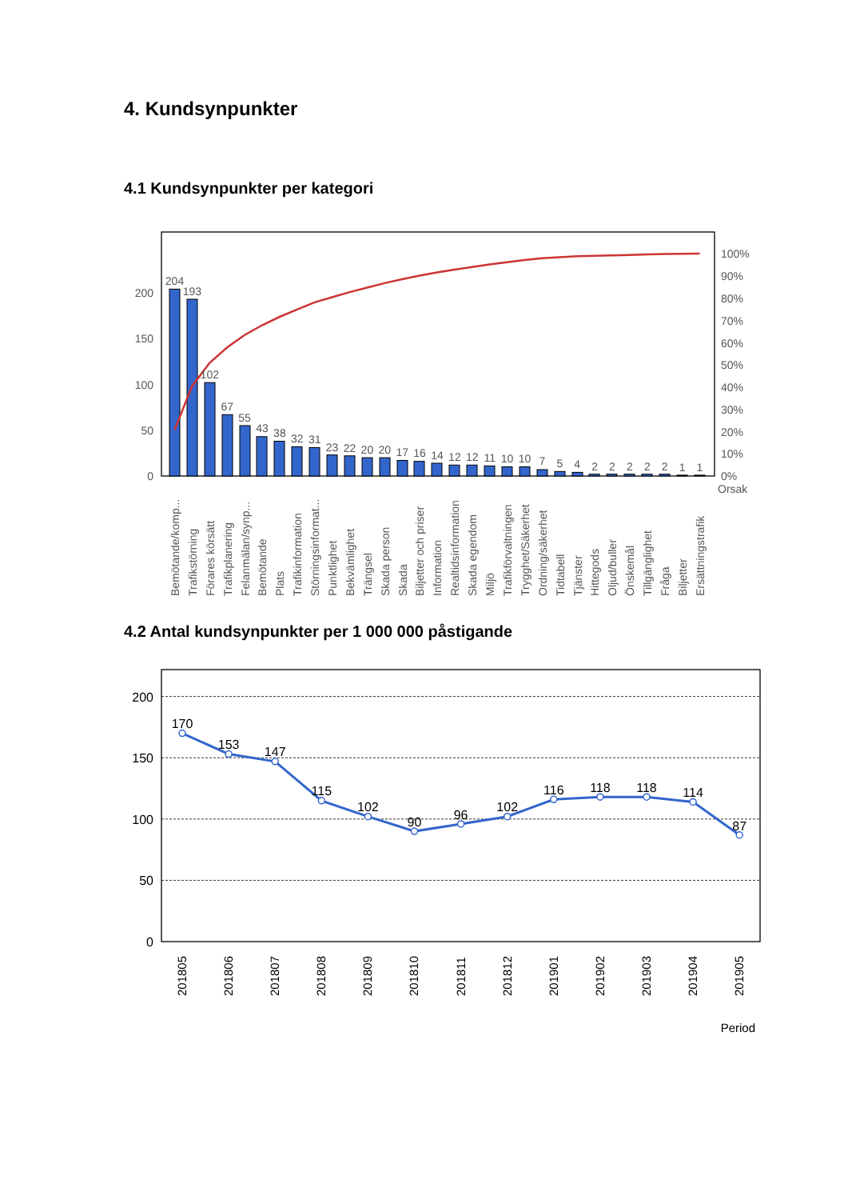4. Kundsynpunkter
4.1 Kundsynpunkter per kategori
0
50
100
150
200
0%
10%
20%
30%
40%
50%
60%
70%
80%
90%
100%
Orsak
204
193
102
67
55
43
38
32
31
23
22
20
20
17
16
14
12
12
11
10
10
7
5
4
2
2
2
2
2
1
1
Bemötande/komp...
Trafikstörning
Förares körsätt
Trafikplanering
Felanmälan/synp...
Bemötande
Plats
Trafikinformation
Störningsinformat...
Punktlighet
Bekvämlighet
Trängsel
Skada person
Skada
Biljetter och priser
Information
Realtidsinformation
Skada egendom
Miljö
Trafikförvaltningen
Trygghet/Säkerhet
Ordning/säkerhet
Tidtabell
Tjänster
Hittegods
Oljud/buller
Önskemål
Tillgänglighet
Fråga
Biljetter
Ersättningstrafik
4.2 Antal kundsynpunkter per 1 000 000 påstigande
0
50
100
150
200
170
153
147
115
102
90
96
102
116
118
118
114
87
201805
201806
201807
201808
201809
201810
201811
201812
201901
201902
201903
201904
201905
Period